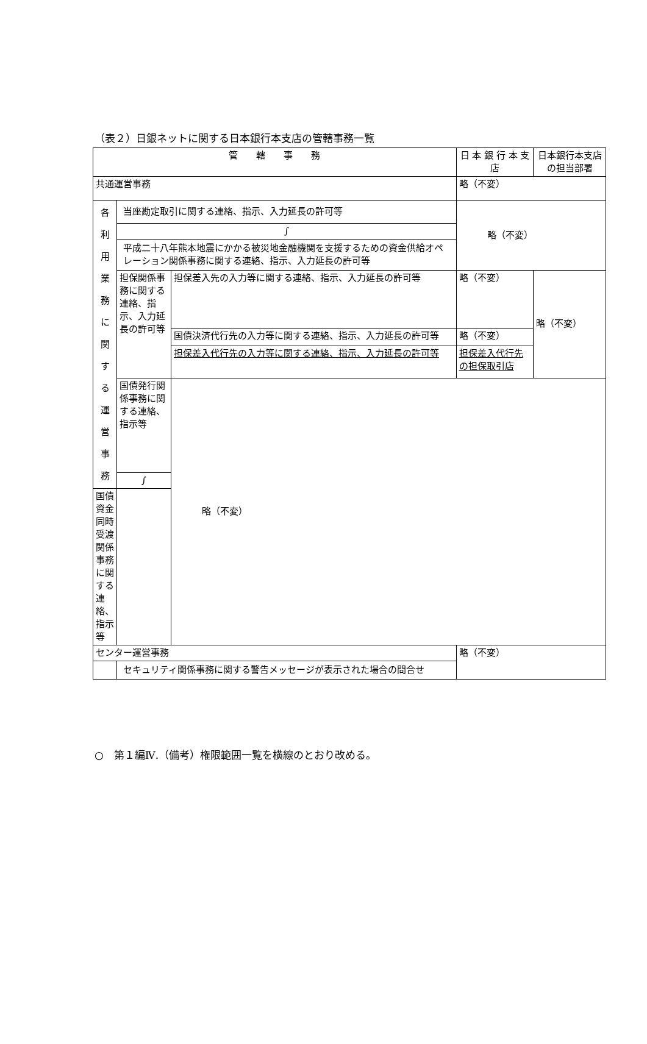（表２）日銀ネットに関する日本銀行本支店の管轄事務一覧
| 管 轄 事 務 | | | 日 本 銀 行 本 支 店 | 日本銀行本支店の担当部署 |
| --- | --- | --- | --- | --- |
| 共通運営事務 | | | 略（不変） | |
| 各 利 用 業 務 に 関 す る 運 営 事 務 | 当座勘定取引に関する連絡、指示、入力延長の許可等 | | 略（不変） | |
| | ∫ | | | |
| | 平成二十八年熊本地震にかかる被災地金融機関を支援するための資金供給オペレーション関係事務に関する連絡、指示、入力延長の許可等 | | | |
| | 担保関係事務に関する連絡、指示、入力延長の許可等 | 担保差入先の入力等に関する連絡、指示、入力延長の許可等 | 略（不変） | 略（不変） |
| | | 国債決済代行先の入力等に関する連絡、指示、入力延長の許可等 | 略（不変） | |
| | | 担保差入代行先の入力等に関する連絡、指示、入力延長の許可等 | 担保差入代行先の担保取引店 | |
| | 国債発行関係事務に関する連絡、指示等 | 略（不変） | | |
| | ∫ | | | |
| 国債資金同時受渡関係事務に関する連絡、指示等 | | | | |
| センター運営事務 | | | 略（不変） | |
| | セキュリティ関係事務に関する警告メッセージが表示された場合の問合せ | | | |
○　第１編Ⅳ.（備考）権限範囲一覧を横線のとおり改める。